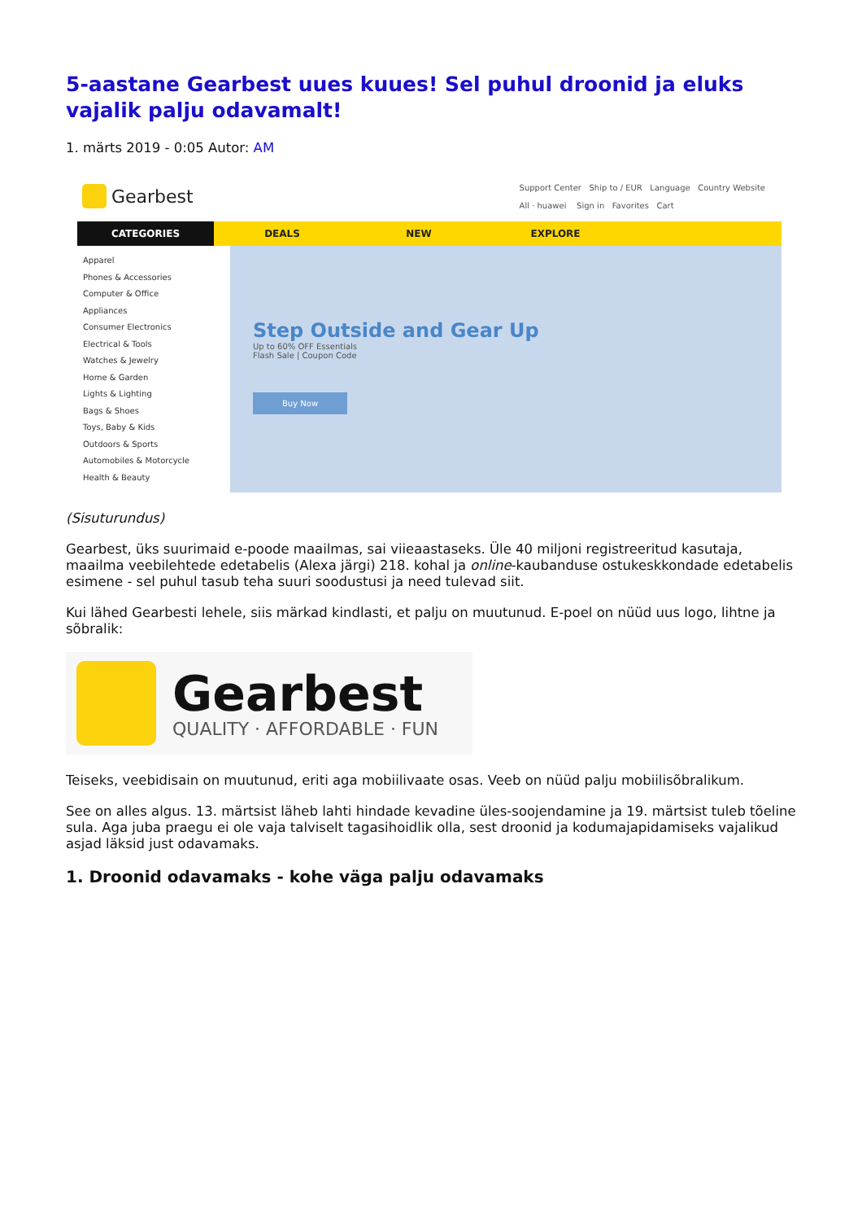5-aastane Gearbest uues kuues! Sel puhul droonid ja eluks vajalik palju odavamalt!
1. märts 2019 - 0:05 Autor: AM
Gearbest
Support Center Ship to / EUR Language Country Website
All · huawei Sign in Favorites Cart
CATEGORIES DEALS NEW EXPLORE
Apparel
Phones & Accessories
Computer & Office
Appliances
Consumer Electronics
Electrical & Tools
Watches & Jewelry
Home & Garden
Lights & Lighting
Bags & Shoes
Toys, Baby & Kids
Outdoors & Sports
Automobiles & Motorcycle
Health & Beauty
Step Outside and Gear Up
Up to 60% OFF Essentials
Flash Sale | Coupon Code
Buy Now
(Sisuturundus)
Gearbest, üks suurimaid e-poode maailmas, sai viieaastaseks. Üle 40 miljoni registreeritud kasutaja, maailma veebilehtede edetabelis (Alexa järgi) 218. kohal ja online-kaubanduse ostukeskkondade edetabelis esimene - sel puhul tasub teha suuri soodustusi ja need tulevad siit.
Kui lähed Gearbesti lehele, siis märkad kindlasti, et palju on muutunud. E-poel on nüüd uus logo, lihtne ja sõbralik:
Gearbest
QUALITY · AFFORDABLE · FUN
Teiseks, veebidisain on muutunud, eriti aga mobiilivaate osas. Veeb on nüüd palju mobiilisõbralikum.
See on alles algus. 13. märtsist läheb lahti hindade kevadine üles-soojendamine ja 19. märtsist tuleb tõeline sula. Aga juba praegu ei ole vaja talviselt tagasihoidlik olla, sest droonid ja kodumajapidamiseks vajalikud asjad läksid just odavamaks.
1. Droonid odavamaks - kohe väga palju odavamaks